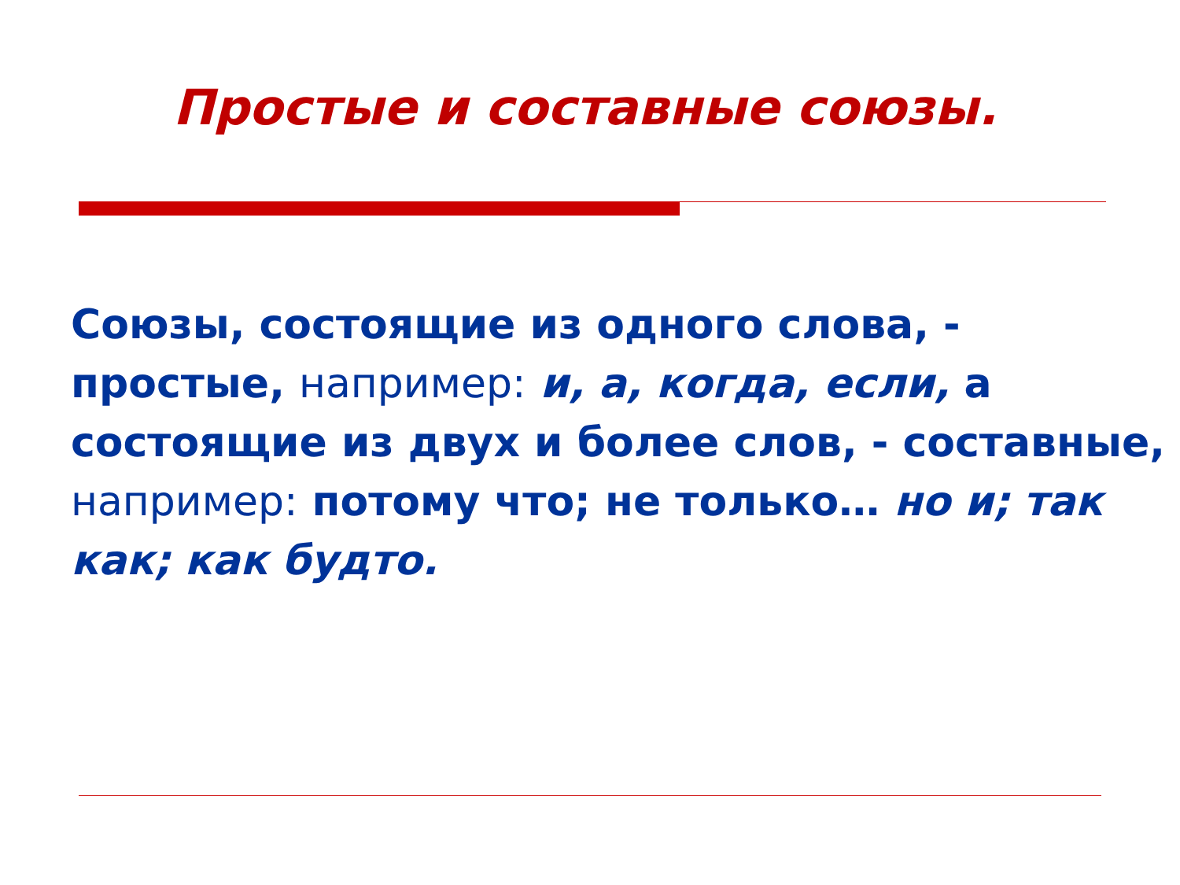Простые и составные союзы.
Союзы, состоящие из одного слова, - простые, например: и, а, когда, если, а состоящие из двух и более слов, - составные, например: потому что; не только… но и; так как; как будто.